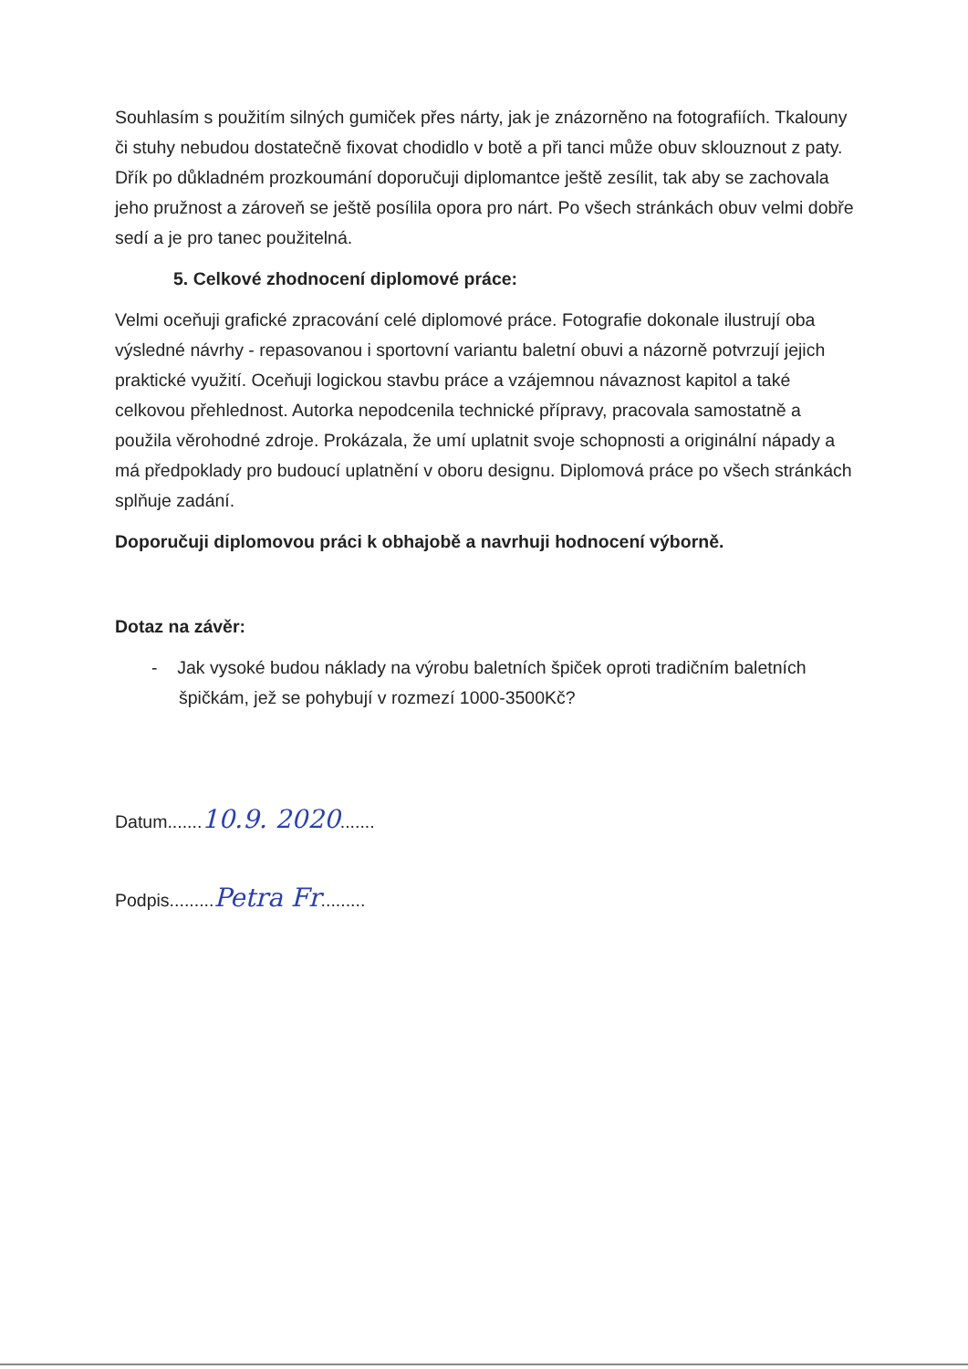Souhlasím s použitím silných gumiček přes nárty, jak je znázorněno na fotografiích. Tkalouny či stuhy nebudou dostatečně fixovat chodidlo v botě a při tanci může obuv sklouznout z paty. Dřík po důkladném prozkoumání doporučuji diplomantce ještě zesílit, tak aby se zachovala jeho pružnost a zároveň se ještě posílila opora pro nárt. Po všech stránkách obuv velmi dobře sedí a je pro tanec použitelná.
5. Celkové zhodnocení diplomové práce:
Velmi oceňuji grafické zpracování celé diplomové práce. Fotografie dokonale ilustrují oba výsledné návrhy - repasovanou i sportovní variantu baletní obuvi a názorně potvrzují jejich praktické využití. Oceňuji logickou stavbu práce a vzájemnou návaznost kapitol a také celkovou přehlednost. Autorka nepodcenila technické přípravy, pracovala samostatně a použila věrohodné zdroje. Prokázala, že umí uplatnit svoje schopnosti a originální nápady a má předpoklady pro budoucí uplatnění v oboru designu. Diplomová práce po všech stránkách splňuje zadání.
Doporučuji diplomovou práci k obhajobě a navrhuji hodnocení výborně.
Dotaz na závěr:
- Jak vysoké budou náklady na výrobu baletních špiček oproti tradičním baletních špičkám, jež se pohybují v rozmezí 1000-3500Kč?
Datum.......10.9. 2020.......
Podpis.........Petra Fr.........